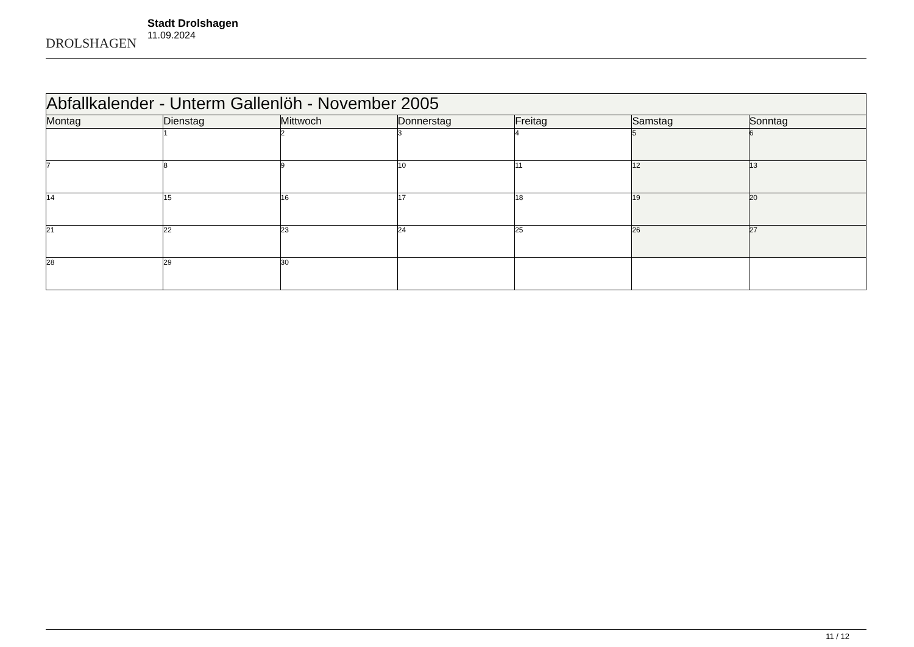DROLSHAGEN
Stadt Drolshagen
11.09.2024
| Abfallkalender - Unterm Gallenlöh - November 2005 | | | | | | |
| Montag | Dienstag | Mittwoch | Donnerstag | Freitag | Samstag | Sonntag |
| | 1 | 2 | 3 | 4 | 5 | 6 |
| 7 | 8 | 9 | 10 | 11 | 12 | 13 |
| 14 | 15 | 16 | 17 | 18 | 19 | 20 |
| 21 | 22 | 23 | 24 | 25 | 26 | 27 |
| 28 | 29 | 30 | | | | |
11 / 12